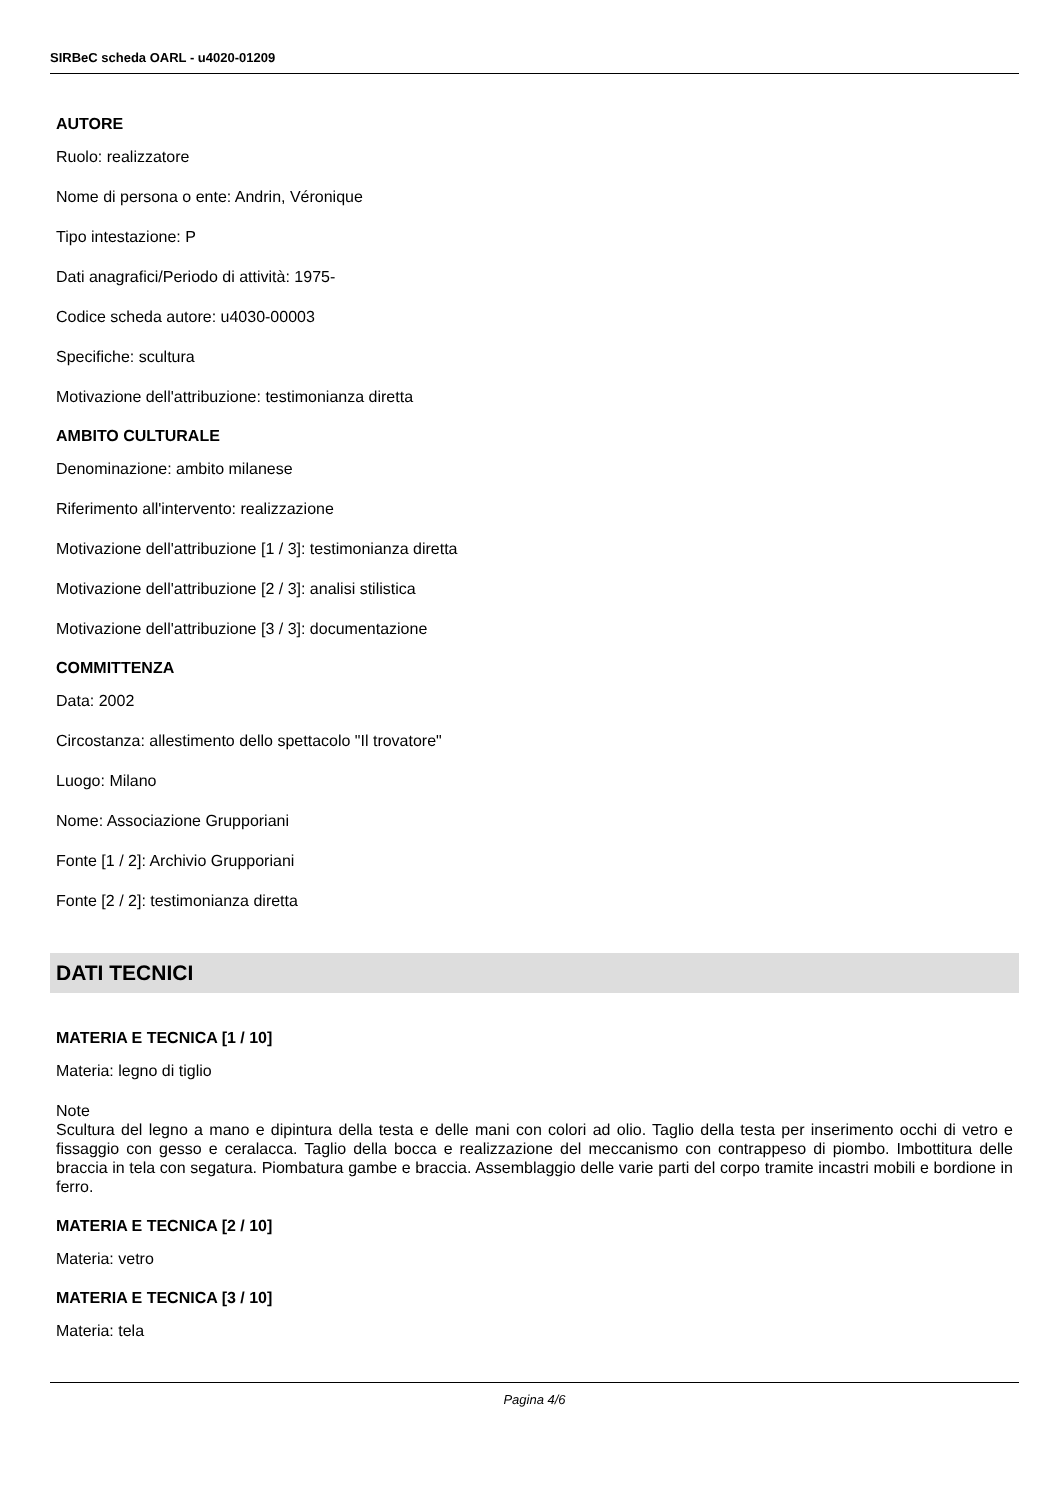SIRBeC scheda OARL - u4020-01209
AUTORE
Ruolo: realizzatore
Nome di persona o ente: Andrin, Véronique
Tipo intestazione: P
Dati anagrafici/Periodo di attività: 1975-
Codice scheda autore: u4030-00003
Specifiche: scultura
Motivazione dell'attribuzione: testimonianza diretta
AMBITO CULTURALE
Denominazione: ambito milanese
Riferimento all'intervento: realizzazione
Motivazione dell'attribuzione [1 / 3]: testimonianza diretta
Motivazione dell'attribuzione [2 / 3]: analisi stilistica
Motivazione dell'attribuzione [3 / 3]: documentazione
COMMITTENZA
Data: 2002
Circostanza: allestimento dello spettacolo "Il trovatore"
Luogo: Milano
Nome: Associazione Grupporiani
Fonte [1 / 2]: Archivio Grupporiani
Fonte [2 / 2]: testimonianza diretta
DATI TECNICI
MATERIA E TECNICA [1 / 10]
Materia: legno di tiglio
Note
Scultura del legno a mano e dipintura della testa e delle mani con colori ad olio. Taglio della testa per inserimento occhi di vetro e fissaggio con gesso e ceralacca. Taglio della bocca e realizzazione del meccanismo con contrappeso di piombo. Imbottitura delle braccia in tela con segatura. Piombatura gambe e braccia. Assemblaggio delle varie parti del corpo tramite incastri mobili e bordione in ferro.
MATERIA E TECNICA [2 / 10]
Materia: vetro
MATERIA E TECNICA [3 / 10]
Materia: tela
Pagina 4/6